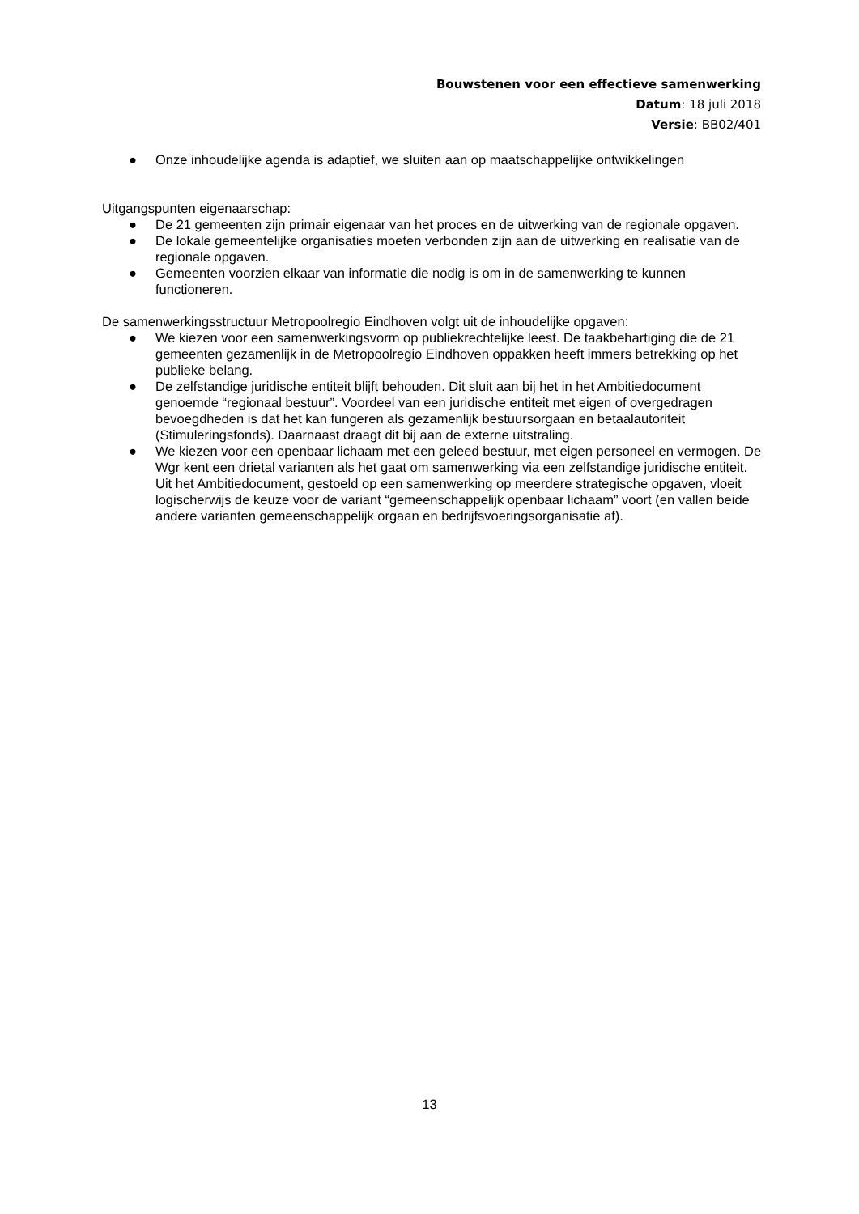Bouwstenen voor een effectieve samenwerking
Datum: 18 juli 2018
Versie: BB02/401
● Onze inhoudelijke agenda is adaptief, we sluiten aan op maatschappelijke ontwikkelingen
Uitgangspunten eigenaarschap:
● De 21 gemeenten zijn primair eigenaar van het proces en de uitwerking van de regionale opgaven.
● De lokale gemeentelijke organisaties moeten verbonden zijn aan de uitwerking en realisatie van de regionale opgaven.
● Gemeenten voorzien elkaar van informatie die nodig is om in de samenwerking te kunnen functioneren.
De samenwerkingsstructuur Metropoolregio Eindhoven volgt uit de inhoudelijke opgaven:
● We kiezen voor een samenwerkingsvorm op publiekrechtelijke leest. De taakbehartiging die de 21 gemeenten gezamenlijk in de Metropoolregio Eindhoven oppakken heeft immers betrekking op het publieke belang.
● De zelfstandige juridische entiteit blijft behouden. Dit sluit aan bij het in het Ambitiedocument genoemde “regionaal bestuur”. Voordeel van een juridische entiteit met eigen of overgedragen bevoegdheden is dat het kan fungeren als gezamenlijk bestuursorgaan en betaalautoriteit (Stimuleringsfonds). Daarnaast draagt dit bij aan de externe uitstraling.
● We kiezen voor een openbaar lichaam met een geleed bestuur, met eigen personeel en vermogen. De Wgr kent een drietal varianten als het gaat om samenwerking via een zelfstandige juridische entiteit. Uit het Ambitiedocument, gestoeld op een samenwerking op meerdere strategische opgaven, vloeit logischerwijs de keuze voor de variant “gemeenschappelijk openbaar lichaam” voort (en vallen beide andere varianten gemeenschappelijk orgaan en bedrijfsvoeringsorganisatie af).
13